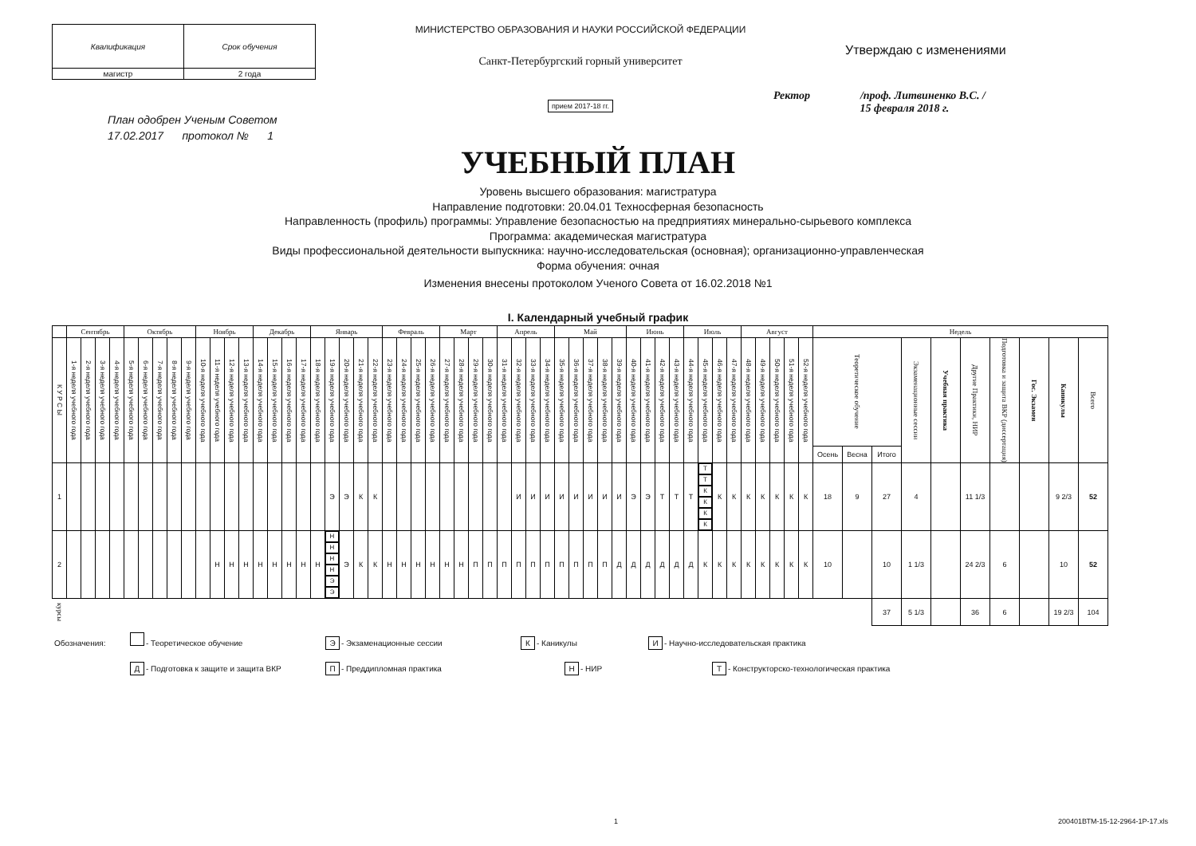| Квалификация | Срок обучения |
| магистр | 2 года |
План одобрен Ученым Советом
17.02.2017 протокол № 1
МИНИСТЕРСТВО ОБРАЗОВАНИЯ И НАУКИ РОССИЙСКОЙ ФЕДЕРАЦИИ
Санкт-Петербургский горный университет
прием 2017-18 гг.
Утверждаю с изменениями
Ректор /проф. Литвиненко В.С. /
15 февраля 2018 г.
УЧЕБНЫЙ ПЛАН
Уровень высшего образования: магистратура
Направление подготовки: 20.04.01 Техносферная безопасность
Направленность (профиль) программы: Управление безопасностью на предприятиях минерально-сырьевого комплекса
Программа: академическая магистратура
Виды профессиональной деятельности выпускника: научно-исследовательская (основная); организационно-управленческая
Форма обучения: очная
Изменения внесены протоколом Ученого Совета от 16.02.2018 №1
I. Календарный учебный график
| | Сентябрь | | | | Октябрь | | | | | Ноябрь | | | | Декабрь | | | | Январь | | | | | Февраль | | | | Март | | | | Апрель | | | | Май | | | | | Июнь | | | | Июль | | | | Август | | | | | Недель | | | | | | | | | |
| --- | --- | --- | --- | --- | --- | --- | --- | --- | --- | --- | --- | --- | --- | --- | --- | --- | --- | --- | --- | --- | --- | --- | --- | --- | --- | --- | --- | --- | --- | --- | --- | --- | --- | --- | --- | --- | --- | --- | --- | --- | --- | --- | --- | --- | --- | --- | --- | --- | --- | --- | --- | --- | --- | --- | --- | --- | --- | --- | --- | --- | --- | --- |
| К У Р С Ы | 1-я неделя учебного года | 2-я неделя учебного года | 3-я неделя учебного года | 4-я неделя учебного года | 5-я неделя учебного года | 6-я неделя учебного года | 7-я неделя учебного года | 8-я неделя учебного года | 9-я неделя учебного года | 10-я неделя учебного года | 11-я неделя учебного года | 12-я неделя учебного года | 13-я неделя учебного года | 14-я неделя учебного года | 15-я неделя учебного года | 16-я неделя учебного года | 17-я неделя учебного года | 18-я неделя учебного года | 19-я неделя учебного года | 20-я неделя учебного года | 21-я неделя учебного года | 22-я неделя учебного года | 23-я неделя учебного года | 24-я неделя учебного года | 25-я неделя учебного года | 26-я неделя учебного года | 27-я неделя учебного года | 28-я неделя учебного года | 29-я неделя учебного года | 30-я неделя учебного года | 31-я неделя учебного года | 32-я неделя учебного года | 33-я неделя учебного года | 34-я неделя учебного года | 35-я неделя учебного года | 36-я неделя учебного года | 37-я неделя учебного года | 38-я неделя учебного года | 39-я неделя учебного года | 40-я неделя учебного года | 41-я неделя учебного года | 42-я неделя учебного года | 43-я неделя учебного года | 44-я неделя учебного года | 45-я неделя учебного года | 46-я неделя учебного года | 47-я неделя учебного года | 48-я неделя учебного года | 49-я неделя учебного года | 50-я неделя учебного года | 51-я неделя учебного года | 52-я неделя учебного года | Теоретическое обучение | | | Экзаменационные сессии | Учебная практика | Другие Практики, НИР | Подготовка и защита ВКР (диссертация) | Гос. Экзамен | Каникулы | Всего |
| | | | | | | | | | | | | | | | | | | | | | | | | | | | | | | | | | | | | | | | | | | | | | | | | | | | | | Осень | Весна | Итого | | | | | | | |
| 1 | | | | | | | | | | | | | | | | | | | Э | Э | К | К | | | | | | | | | | И | И | И | И | И | И | И | И | Э | Э | Т | Т | Т | Т Т К К К К | К | К | К | К | К | К | К | 18 | 9 | 27 | 4 | | 11 1/3 | | | 9 2/3 | 52 |
| 2 | | | | | | | | | | | Н | Н | Н | Н | Н | Н | Н | Н | Н Н Н Н Э Э | Э | К | К | Н | Н | Н | Н | Н | Н | П | П | П | П | П | П | П | П | П | П | Д | Д | Д | Д | Д | Д | К | К | К | К | К | К | К | К | 10 | | 10 | 1 1/3 | | 24 2/3 | 6 | | 10 | 52 |
| курсы | | | | | | | | | | | | | | | | | | | | | | | | | | | | | | | | | | | | | | | | | | | | | | | | | | | | | | | 37 | 5 1/3 | | 36 | 6 | | 19 2/3 | 104 |
Обозначения: - Теоретическое обучение Э - Экзаменационные сессии К - Каникулы И - Научно-исследовательская практика
Д - Подготовка к защите и защита ВКР П - Преддипломная практика Н - НИР Т - Конструкторско-технологическая практика
1 200401ВТМ-15-12-2964-1Р-17.xls